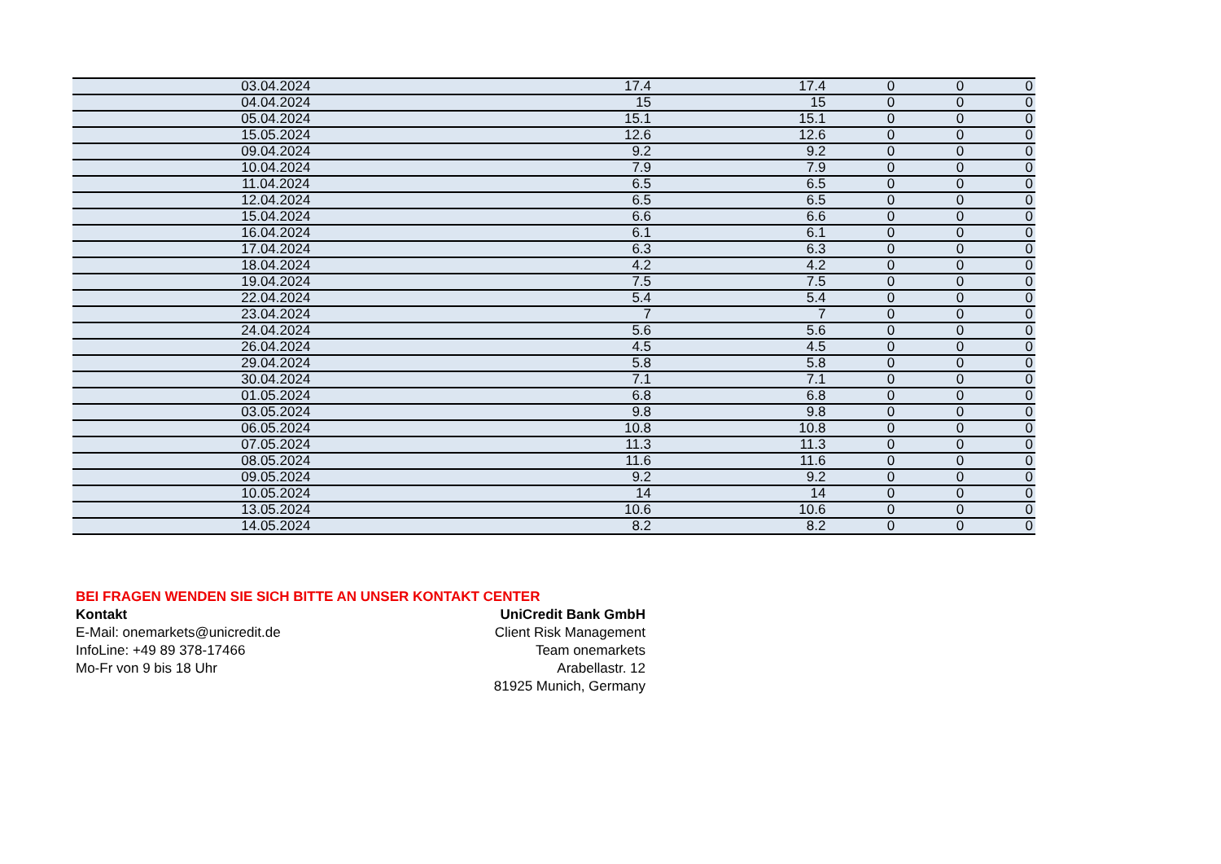| 03.04.2024 | 17.4 | 17.4 | 0 | 0 | 0 |
| 04.04.2024 | 15 | 15 | 0 | 0 | 0 |
| 05.04.2024 | 15.1 | 15.1 | 0 | 0 | 0 |
| 15.05.2024 | 12.6 | 12.6 | 0 | 0 | 0 |
| 09.04.2024 | 9.2 | 9.2 | 0 | 0 | 0 |
| 10.04.2024 | 7.9 | 7.9 | 0 | 0 | 0 |
| 11.04.2024 | 6.5 | 6.5 | 0 | 0 | 0 |
| 12.04.2024 | 6.5 | 6.5 | 0 | 0 | 0 |
| 15.04.2024 | 6.6 | 6.6 | 0 | 0 | 0 |
| 16.04.2024 | 6.1 | 6.1 | 0 | 0 | 0 |
| 17.04.2024 | 6.3 | 6.3 | 0 | 0 | 0 |
| 18.04.2024 | 4.2 | 4.2 | 0 | 0 | 0 |
| 19.04.2024 | 7.5 | 7.5 | 0 | 0 | 0 |
| 22.04.2024 | 5.4 | 5.4 | 0 | 0 | 0 |
| 23.04.2024 | 7 | 7 | 0 | 0 | 0 |
| 24.04.2024 | 5.6 | 5.6 | 0 | 0 | 0 |
| 26.04.2024 | 4.5 | 4.5 | 0 | 0 | 0 |
| 29.04.2024 | 5.8 | 5.8 | 0 | 0 | 0 |
| 30.04.2024 | 7.1 | 7.1 | 0 | 0 | 0 |
| 01.05.2024 | 6.8 | 6.8 | 0 | 0 | 0 |
| 03.05.2024 | 9.8 | 9.8 | 0 | 0 | 0 |
| 06.05.2024 | 10.8 | 10.8 | 0 | 0 | 0 |
| 07.05.2024 | 11.3 | 11.3 | 0 | 0 | 0 |
| 08.05.2024 | 11.6 | 11.6 | 0 | 0 | 0 |
| 09.05.2024 | 9.2 | 9.2 | 0 | 0 | 0 |
| 10.05.2024 | 14 | 14 | 0 | 0 | 0 |
| 13.05.2024 | 10.6 | 10.6 | 0 | 0 | 0 |
| 14.05.2024 | 8.2 | 8.2 | 0 | 0 | 0 |
BEI FRAGEN WENDEN SIE SICH BITTE AN UNSER KONTAKT CENTER
Kontakt
E-Mail: onemarkets@unicredit.de
InfoLine: +49 89 378-17466
Mo-Fr von 9 bis 18 Uhr
UniCredit Bank GmbH
Client Risk Management
Team onemarkets
Arabellastr. 12
81925 Munich, Germany